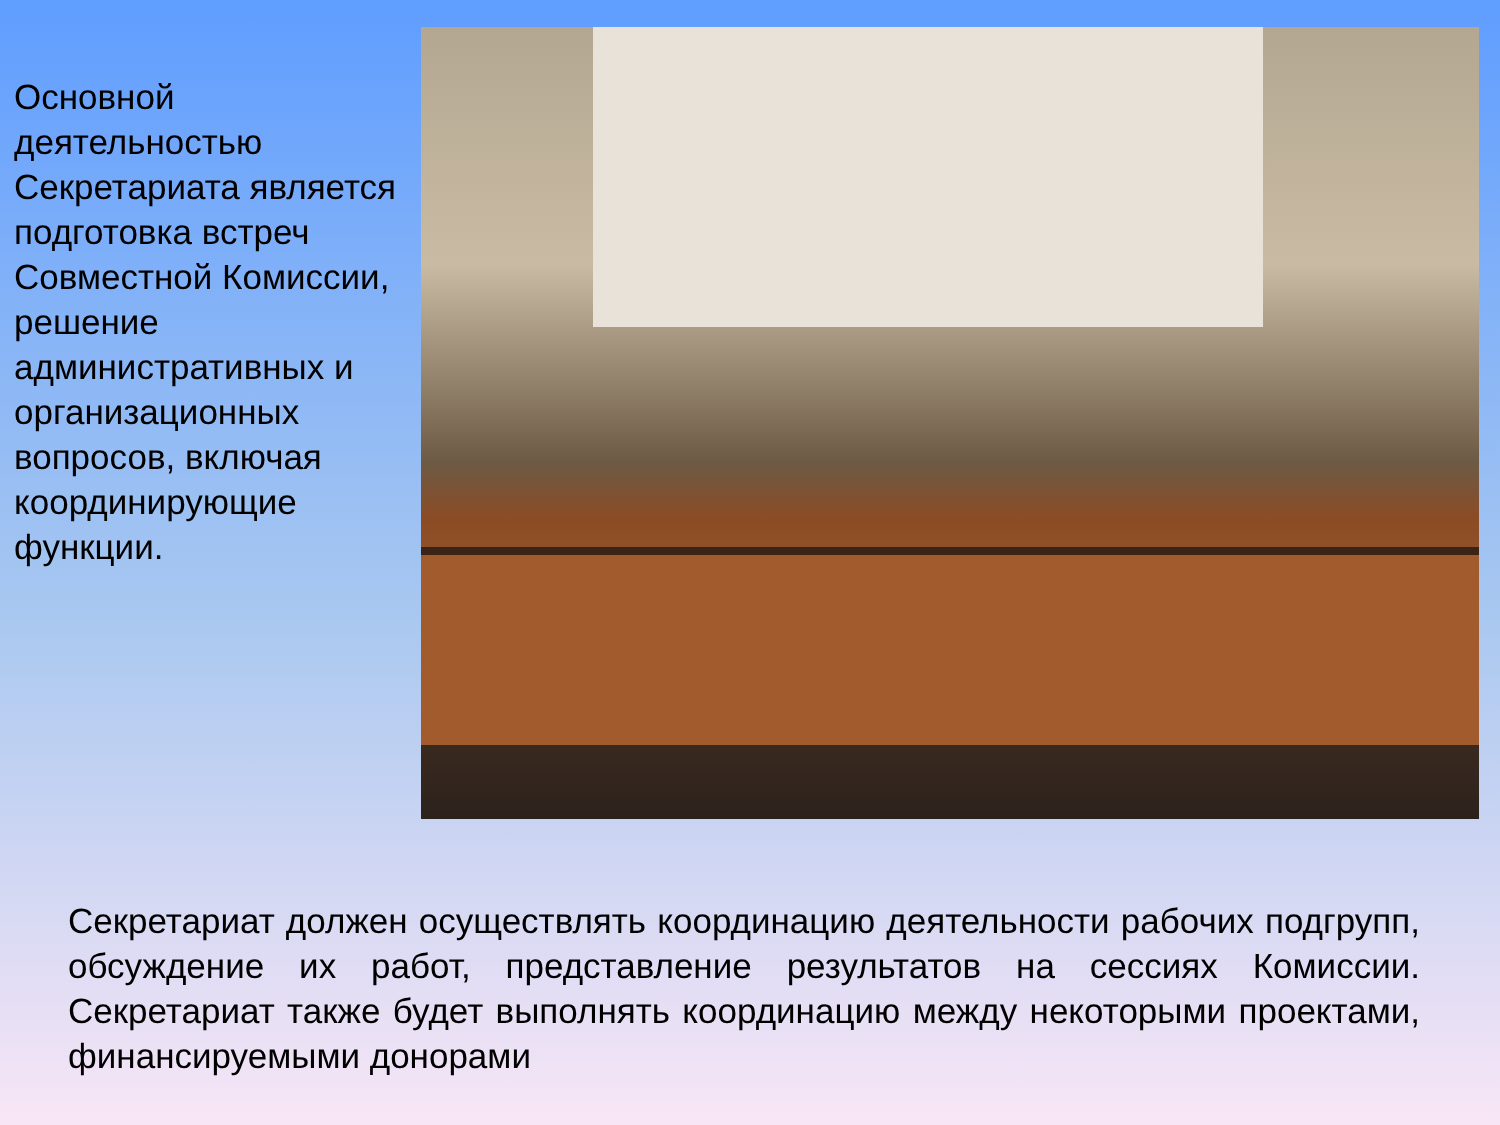Основной деятельностью Секретариата является подготовка встреч Совместной Комиссии, решение административных и организационных вопросов, включая координирующие функции.
Секретариат должен осуществлять координацию деятельности рабочих подгрупп, обсуждение их работ, представление результатов на сессиях Комиссии. Секретариат также будет выполнять координацию между некоторыми проектами, финансируемыми донорами